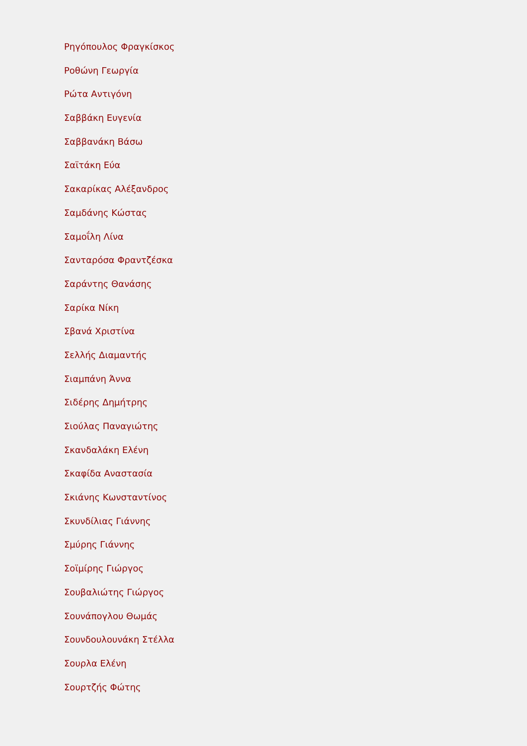Ρηγόπουλος Φραγκίσκος
Ροθώνη Γεωργία
Ρώτα Αντιγόνη
Σαββάκη Ευγενία
Σαββανάκη Βάσω
Σαϊτάκη Εύα
Σακαρίκας Αλέξανδρος
Σαμδάνης Κώστας
Σαμοΐλη Λίνα
Σανταρόσα Φραντζέσκα
Σαράντης Θανάσης
Σαρίκα Νίκη
Σβανά Χριστίνα
Σελλής Διαμαντής
Σιαμπάνη Άννα
Σιδέρης Δημήτρης
Σιούλας Παναγιώτης
Σκανδαλάκη Ελένη
Σκαφίδα Αναστασία
Σκιάνης Κωνσταντίνος
Σκυνδίλιας Γιάννης
Σμύρης Γιάννης
Σοϊμίρης Γιώργος
Σουβαλιώτης Γιώργος
Σουνάπογλου Θωμάς
Σουνδουλουνάκη Στέλλα
Σουρλα Ελένη
Σουρτζής Φώτης